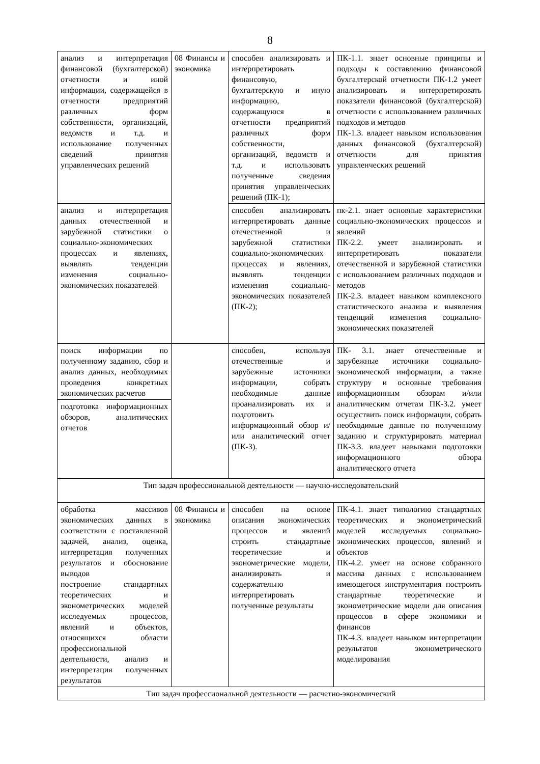8
| анализ и интерпретация финансовой (бухгалтерской) отчетности и иной информации, содержащейся в отчетности предприятий различных форм собственности, организаций, ведомств и т.д. и использование полученных сведений принятия управленческих решений | 08 Финансы и экономика | способен анализировать и интерпретировать финансовую, бухгалтерскую и иную информацию, содержащуюся в отчетности предприятий различных форм собственности, организаций, ведомств и т.д. и использовать полученные сведения принятия управленческих решений (ПК-1); | ПК-1.1. знает основные принципы и подходы к составлению финансовой бухгалтерской отчетности ПК-1.2 умеет анализировать и интерпретировать показатели финансовой (бухгалтерской) отчетности с использованием различных подходов и методов ПК-1.3. владеет навыком использования данных финансовой (бухгалтерской) отчетности для принятия управленческих решений |
| анализ и интерпретация данных отечественной и зарубежной статистики о социально-экономических процессах и явлениях, выявлять тенденции изменения социально-экономических показателей | | способен анализировать интерпретировать данные отечественной и зарубежной статистики социально-экономических процессах и явлениях, выявлять тенденции изменения социально-экономических показателей (ПК-2); | пк-2.1. знает основные характеристики социально-экономических процессов и явлений ПК-2.2. умеет анализировать и интерпретировать показатели отечественной и зарубежной статистики с использованием различных подходов и методов ПК-2.3. владеет навыком комплексного статистического анализа и выявления тенденций изменения социально-экономических показателей |
| поиск информации по полученному заданию, сбор и анализ данных, необходимых проведения конкретных экономических расчетов | | способен, используя отечественные и зарубежные источники информации, собрать необходимые данные проанализировать их и подготовить информационный обзор и/или аналитический отчет (ПК-3). | ПК- 3.1. знает отечественные и зарубежные источники социально-экономической информации, а также структуру и основные требования информационным обзорам и/или аналитическим отчетам ПК-3.2. умеет осуществить поиск информации, собрать необходимые данные по полученному заданию и структурировать материал ПК-3.3. владеет навыками подготовки информационного обзора аналитического отчета |
| подготовка информационных обзоров, аналитических отчетов | | | |
| Тип задач профессиональной деятельности — научно-исследовательский | | | |
| обработка массивов экономических данных в соответствии с поставленной задачей, анализ, оценка, интерпретация полученных результатов и обоснование выводов построение стандартных теоретических и эконометрических моделей исследуемых процессов, явлений и объектов, относящихся области профессиональной деятельности, анализ и интерпретация полученных результатов | 08 Финансы и экономика | способен на основе описания экономических процессов и явлений строить стандартные теоретические и эконометрические модели, анализировать и содержательно интерпретировать полученные результаты | ПК-4.1. знает типологию стандартных теоретических и эконометрический моделей исследуемых социально-экономических процессов, явлений и объектов ПК-4.2. умеет на основе собранного массива данных с использованием имеющегося инструментария построить стандартные теоретические и эконометрические модели для описания процессов в сфере экономики и финансов ПК-4.3. владеет навыком интерпретации результатов эконометрического моделирования |
| Тип задач профессиональной деятельности — расчетно-экономический | | | |